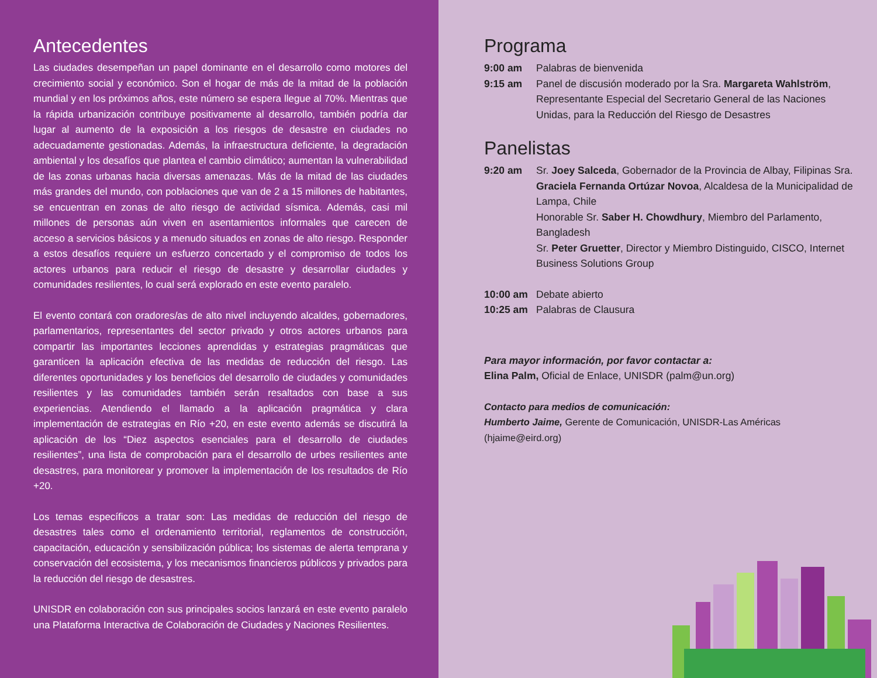Antecedentes
Las ciudades desempeñan un papel dominante en el desarrollo como motores del crecimiento social y económico. Son el hogar de más de la mitad de la población mundial y en los próximos años, este número se espera llegue al 70%. Mientras que la rápida urbanización contribuye positivamente al desarrollo, también podría dar lugar al aumento de la exposición a los riesgos de desastre en ciudades no adecuadamente gestionadas. Además, la infraestructura deficiente, la degradación ambiental y los desafíos que plantea el cambio climático; aumentan la vulnerabilidad de las zonas urbanas hacia diversas amenazas. Más de la mitad de las ciudades más grandes del mundo, con poblaciones que van de 2 a 15 millones de habitantes, se encuentran en zonas de alto riesgo de actividad sísmica. Además, casi mil millones de personas aún viven en asentamientos informales que carecen de acceso a servicios básicos y a menudo situados en zonas de alto riesgo. Responder a estos desafíos requiere un esfuerzo concertado y el compromiso de todos los actores urbanos para reducir el riesgo de desastre y desarrollar ciudades y comunidades resilientes, lo cual será explorado en este evento paralelo.
El evento contará con oradores/as de alto nivel incluyendo alcaldes, gobernadores, parlamentarios, representantes del sector privado y otros actores urbanos para compartir las importantes lecciones aprendidas y estrategias pragmáticas que garanticen la aplicación efectiva de las medidas de reducción del riesgo. Las diferentes oportunidades y los beneficios del desarrollo de ciudades y comunidades resilientes y las comunidades también serán resaltados con base a sus experiencias. Atendiendo el llamado a la aplicación pragmática y clara implementación de estrategias en Río +20, en este evento además se discutirá la aplicación de los “Diez aspectos esenciales para el desarrollo de ciudades resilientes”, una lista de comprobación para el desarrollo de urbes resilientes ante desastres, para monitorear y promover la implementación de los resultados de Río +20.
Los temas específicos a tratar son: Las medidas de reducción del riesgo de desastres tales como el ordenamiento territorial, reglamentos de construcción, capacitación, educación y sensibilización pública; los sistemas de alerta temprana y conservación del ecosistema, y los mecanismos financieros públicos y privados para la reducción del riesgo de desastres.
UNISDR en colaboración con sus principales socios lanzará en este evento paralelo una Plataforma Interactiva de Colaboración de Ciudades y Naciones Resilientes.
Programa
9:00 am Palabras de bienvenida
9:15 am Panel de discusión moderado por la Sra. Margareta Wahlström, Representante Especial del Secretario General de las Naciones Unidas, para la Reducción del Riesgo de Desastres
Panelistas
9:20 am Sr. Joey Salceda, Gobernador de la Provincia de Albay, Filipinas Sra. Graciela Fernanda Ortúzar Novoa, Alcaldesa de la Municipalidad de Lampa, Chile
Honorable Sr. Saber H. Chowdhury, Miembro del Parlamento, Bangladesh
Sr. Peter Gruetter, Director y Miembro Distinguido, CISCO, Internet Business Solutions Group
10:00 am Debate abierto
10:25 am Palabras de Clausura
Para mayor información, por favor contactar a:
Elina Palm, Oficial de Enlace, UNISDR (palm@un.org)
Contacto para medios de comunicación:
Humberto Jaime, Gerente de Comunicación, UNISDR-Las Américas (hjaime@eird.org)